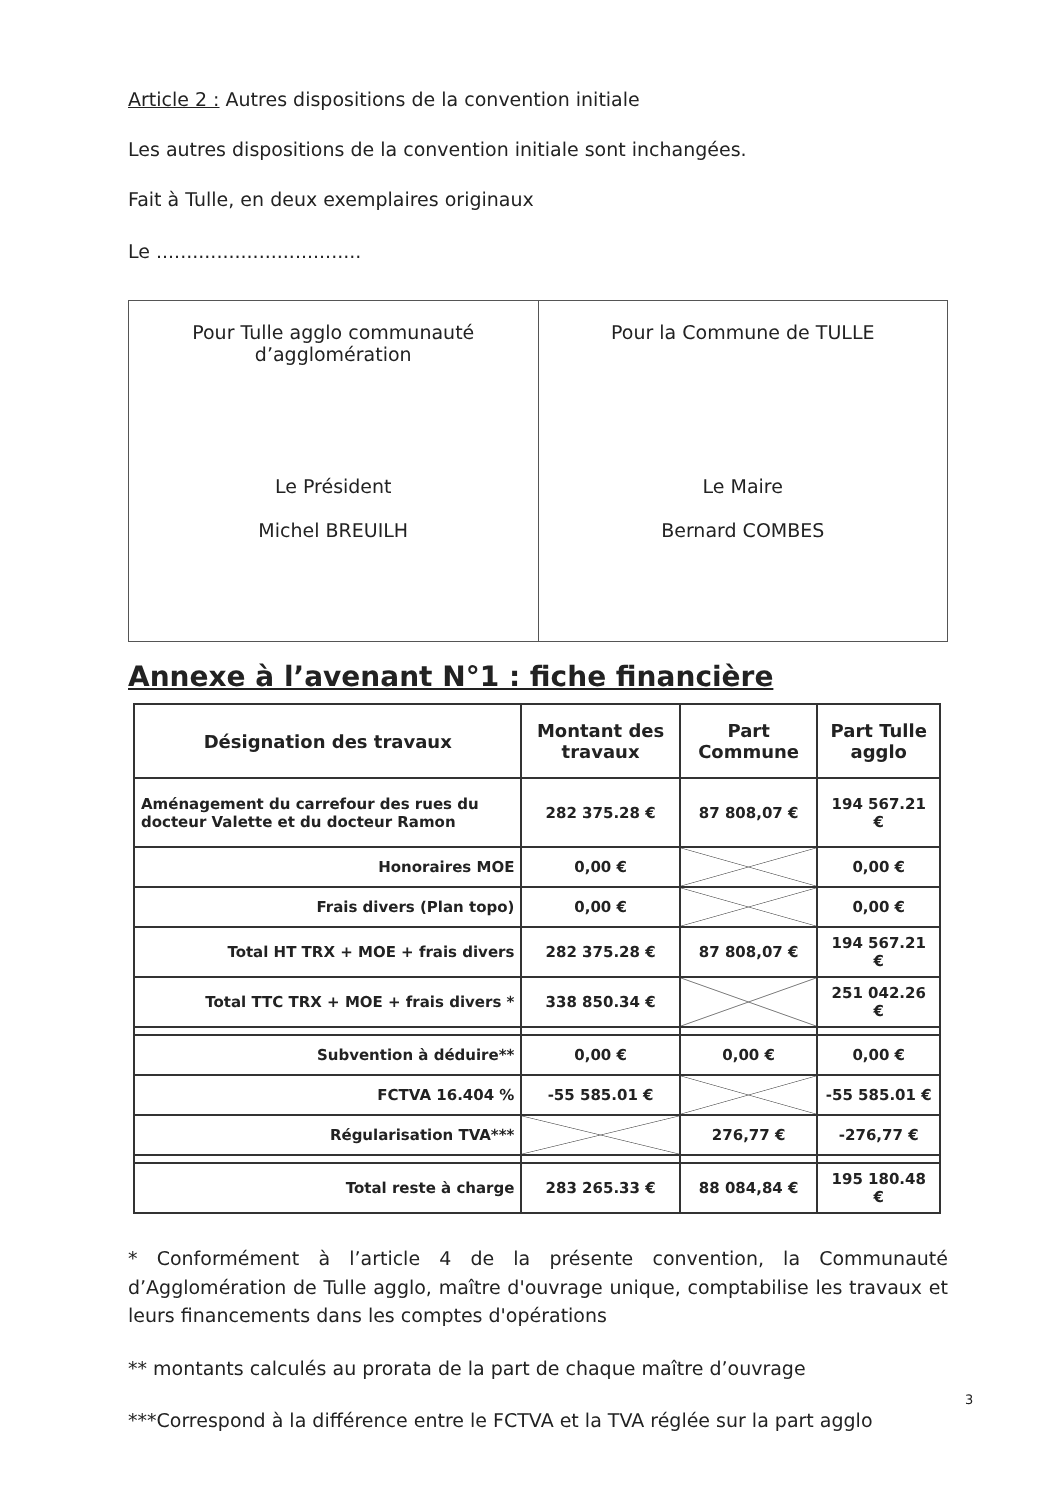Article 2 : Autres dispositions de la convention initiale
Les autres dispositions de la convention initiale sont inchangées.
Fait à Tulle, en deux exemplaires originaux
Le ..................................
| Pour Tulle agglo communauté d’agglomération Le Président Michel BREUILH | Pour la Commune de TULLE Le Maire Bernard COMBES |
Annexe à l’avenant N°1 : fiche financière
| Désignation des travaux | Montant des travaux | Part Commune | Part Tulle agglo |
| --- | --- | --- | --- |
| Aménagement du carrefour des rues du docteur Valette et du docteur Ramon | 282 375.28 € | 87 808,07 € | 194 567.21 € |
| Honoraires MOE | 0,00 € | | 0,00 € |
| Frais divers (Plan topo) | 0,00 € | | 0,00 € |
| Total HT TRX + MOE + frais divers | 282 375.28 € | 87 808,07 € | 194 567.21 € |
| Total TTC TRX + MOE + frais divers * | 338 850.34 € | | 251 042.26 € |
| Subvention à déduire** | 0,00 € | 0,00 € | 0,00 € |
| FCTVA 16.404 % | -55 585.01 € | | -55 585.01 € |
| Régularisation TVA*** | | 276,77 € | -276,77 € |
| Total reste à charge | 283 265.33 € | 88 084,84 € | 195 180.48 € |
* Conformément à l’article 4 de la présente convention, la Communauté d’Agglomération de Tulle agglo, maître d'ouvrage unique, comptabilise les travaux et leurs financements dans les comptes d'opérations
** montants calculés au prorata de la part de chaque maître d’ouvrage
***Correspond à la différence entre le FCTVA et la TVA réglée sur la part agglo
3